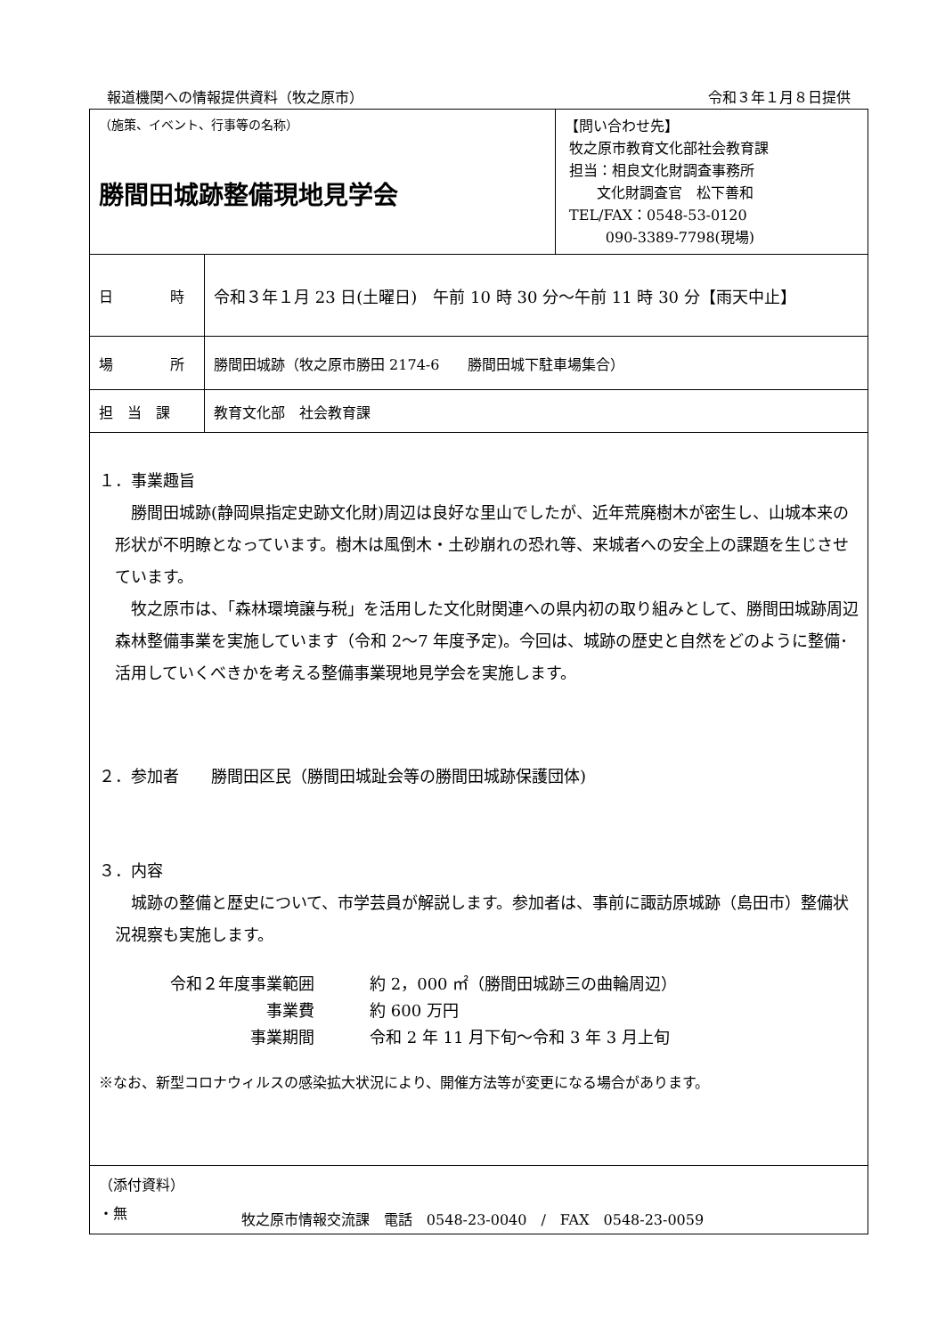報道機関への情報提供資料（牧之原市） 令和３年１月８日提供
| （施策、イベント、行事等の名称） 勝間田城跡整備現地見学会 | | 【問い合わせ先】 牧之原市教育文化部社会教育課 担当：相良文化財調査事務所 文化財調査官 松下善和 TEL/FAX：0548-53-0120 090-3389-7798(現場) |
| 日 時 | 令和３年１月 23 日(土曜日) 午前 10 時 30 分～午前 11 時 30 分【雨天中止】 | |
| 場 所 | 勝間田城跡（牧之原市勝田 2174-6 勝間田城下駐車場集合） | |
| 担 当 課 | 教育文化部 社会教育課 | |
| １．事業趣旨 勝間田城跡(静岡県指定史跡文化財)周辺は良好な里山でしたが、近年荒廃樹木が密生し、山城本来の形状が不明瞭となっています。樹木は風倒木・土砂崩れの恐れ等、来城者への安全上の課題を生じさせています。 牧之原市は、「森林環境譲与税」を活用した文化財関連への県内初の取り組みとして、勝間田城跡周辺森林整備事業を実施しています（令和 2～7 年度予定)。今回は、城跡の歴史と自然をどのように整備･活用していくべきかを考える整備事業現地見学会を実施します。 ２．参加者 勝間田区民（勝間田城趾会等の勝間田城跡保護団体) ３．内容 城跡の整備と歴史について、市学芸員が解説します。参加者は、事前に諏訪原城跡（島田市）整備状況視察も実施します。 / 令和２年度事業範囲 / 約 2，000 ㎡（勝間田城跡三の曲輪周辺） / / 事業費 / 約 600 万円 / / 事業期間 / 令和 2 年 11 月下旬～令和 3 年 3 月上旬 / ※なお、新型コロナウィルスの感染拡大状況により、開催方法等が変更になる場合があります。 | | |
| （添付資料） ・無 | | |
牧之原市情報交流課　電話　0548-23-0040　/　FAX　0548-23-0059